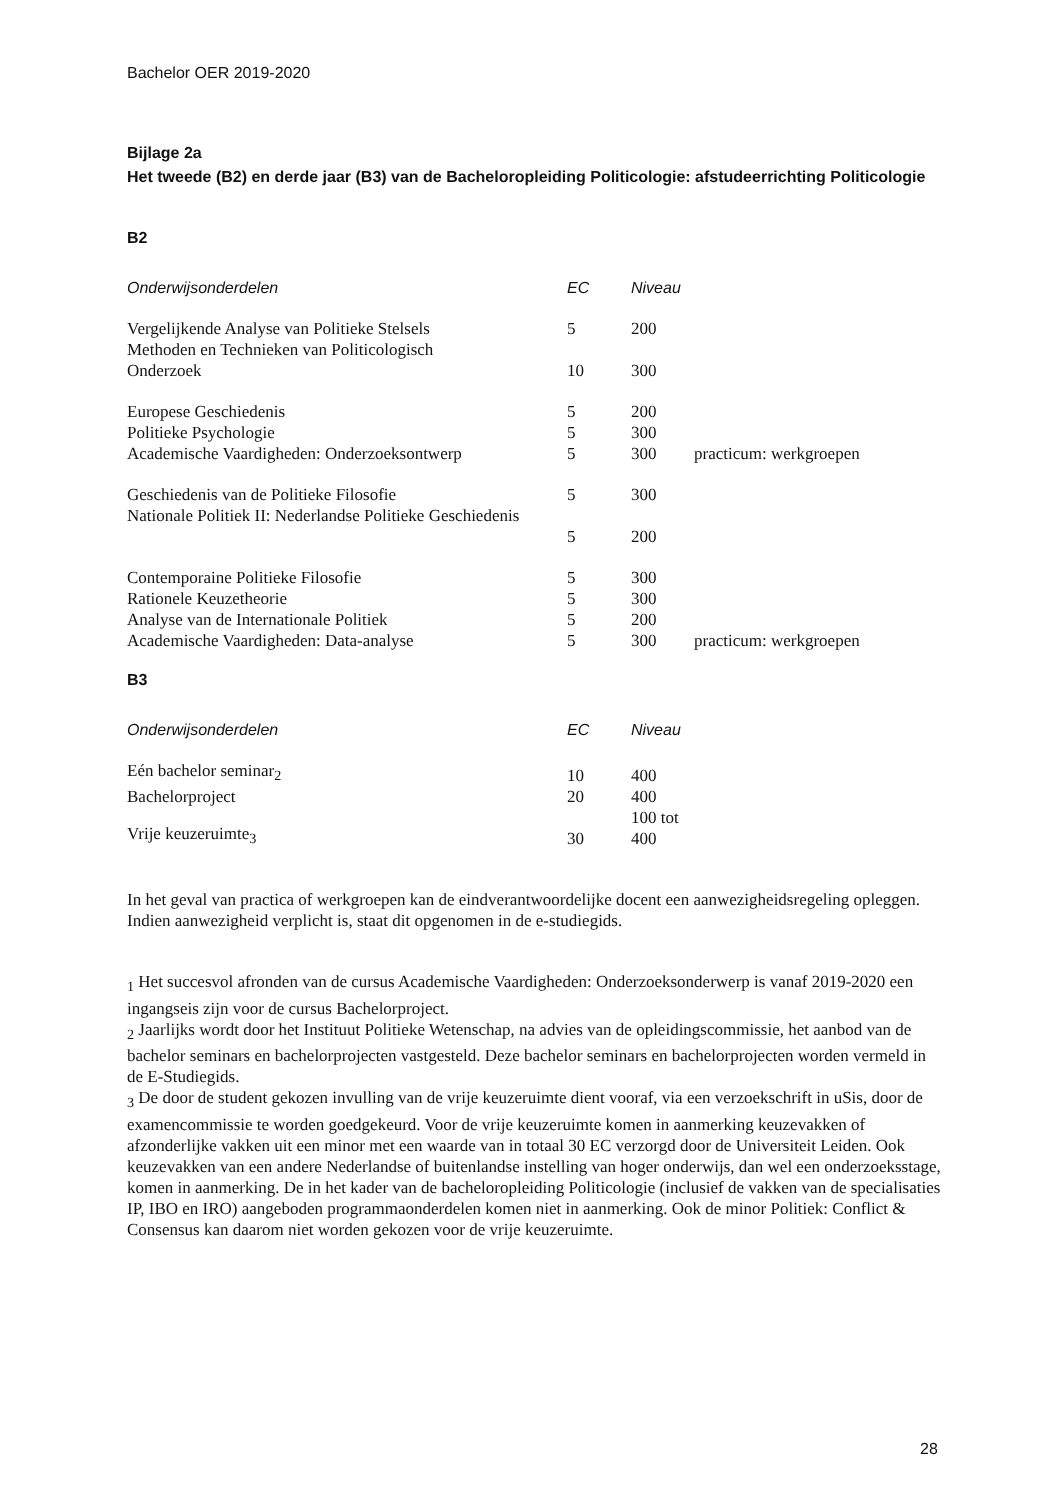Bachelor OER 2019-2020
Bijlage 2a
Het tweede (B2) en derde jaar (B3) van de Bacheloropleiding Politicologie: afstudeerrichting Politicologie
B2
| Onderwijsonderdelen | EC | Niveau | |
| --- | --- | --- | --- |
| Vergelijkende Analyse van Politieke Stelsels | 5 | 200 | |
| Methoden en Technieken van Politicologisch Onderzoek | 10 | 300 | |
| Europese Geschiedenis | 5 | 200 | |
| Politieke Psychologie | 5 | 300 | |
| Academische Vaardigheden: Onderzoeksontwerp | 5 | 300 | practicum: werkgroepen |
| Geschiedenis van de Politieke Filosofie | 5 | 300 | |
| Nationale Politiek II: Nederlandse Politieke Geschiedenis | | | |
| | 5 | 200 | |
| Contemporaine Politieke Filosofie | 5 | 300 | |
| Rationele Keuzetheorie | 5 | 300 | |
| Analyse van de Internationale Politiek | 5 | 200 | |
| Academische Vaardigheden: Data-analyse | 5 | 300 | practicum: werkgroepen |
B3
| Onderwijsonderdelen | EC | Niveau |
| --- | --- | --- |
| Eén bachelor seminar<sub>2</sub> | 10 | 400 |
| Bachelorproject | 20 | 400 |
| Vrije keuzeruimte<sub>3</sub> | 30 | 100 tot 400 |
In het geval van practica of werkgroepen kan de eindverantwoordelijke docent een aanwezigheidsregeling opleggen. Indien aanwezigheid verplicht is, staat dit opgenomen in de e-studiegids.
<sub>1</sub> Het succesvol afronden van de cursus Academische Vaardigheden: Onderzoeksonderwerp is vanaf 2019-2020 een ingangseis zijn voor de cursus Bachelorproject.
<sub>2</sub> Jaarlijks wordt door het Instituut Politieke Wetenschap, na advies van de opleidingscommissie, het aanbod van de bachelor seminars en bachelorprojecten vastgesteld. Deze bachelor seminars en bachelorprojecten worden vermeld in de E-Studiegids.
<sub>3</sub> De door de student gekozen invulling van de vrije keuzeruimte dient vooraf, via een verzoekschrift in uSis, door de examencommissie te worden goedgekeurd. Voor de vrije keuzeruimte komen in aanmerking keuzevakken of afzonderlijke vakken uit een minor met een waarde van in totaal 30 EC verzorgd door de Universiteit Leiden. Ook keuzevakken van een andere Nederlandse of buitenlandse instelling van hoger onderwijs, dan wel een onderzoeksstage, komen in aanmerking. De in het kader van de bacheloropleiding Politicologie (inclusief de vakken van de specialisaties IP, IBO en IRO) aangeboden programmaonderdelen komen niet in aanmerking. Ook de minor Politiek: Conflict & Consensus kan daarom niet worden gekozen voor de vrije keuzeruimte.
28